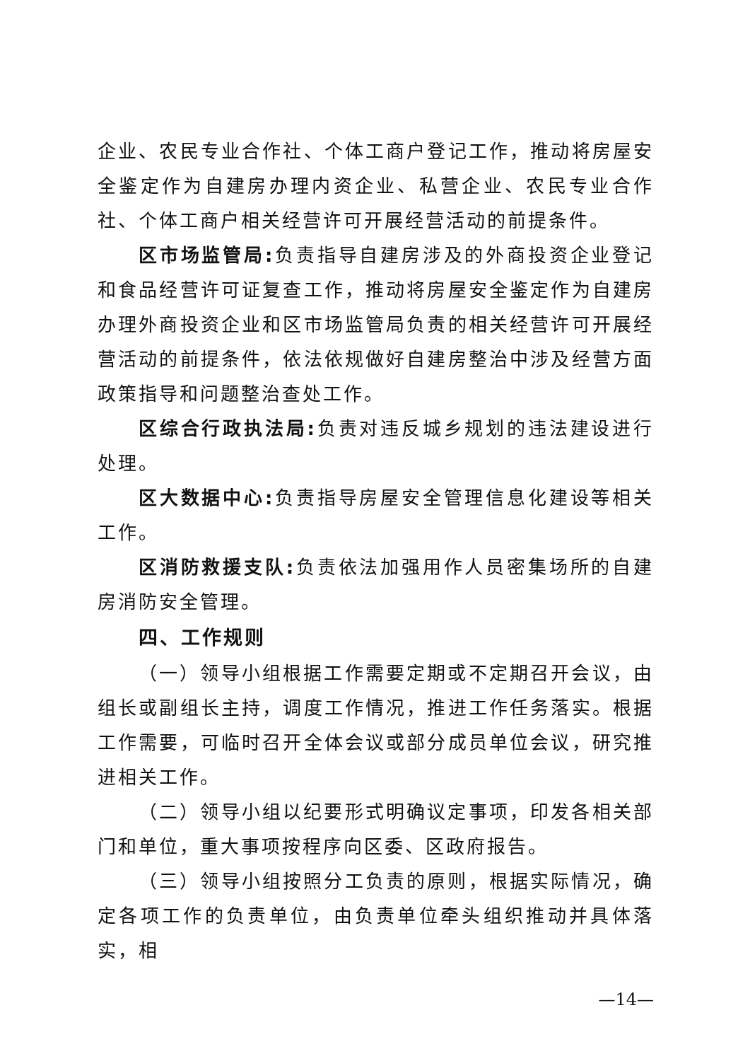企业、农民专业合作社、个体工商户登记工作，推动将房屋安全鉴定作为自建房办理内资企业、私营企业、农民专业合作社、个体工商户相关经营许可开展经营活动的前提条件。
区市场监管局: 负责指导自建房涉及的外商投资企业登记和食品经营许可证复查工作，推动将房屋安全鉴定作为自建房办理外商投资企业和区市场监管局负责的相关经营许可开展经营活动的前提条件，依法依规做好自建房整治中涉及经营方面政策指导和问题整治查处工作。
区综合行政执法局: 负责对违反城乡规划的违法建设进行处理。
区大数据中心: 负责指导房屋安全管理信息化建设等相关工作。
区消防救援支队: 负责依法加强用作人员密集场所的自建房消防安全管理。
四、工作规则
（一）领导小组根据工作需要定期或不定期召开会议，由组长或副组长主持，调度工作情况，推进工作任务落实。根据工作需要，可临时召开全体会议或部分成员单位会议，研究推进相关工作。
（二）领导小组以纪要形式明确议定事项，印发各相关部门和单位，重大事项按程序向区委、区政府报告。
（三）领导小组按照分工负责的原则，根据实际情况，确定各项工作的负责单位，由负责单位牵头组织推动并具体落实，相
—14—